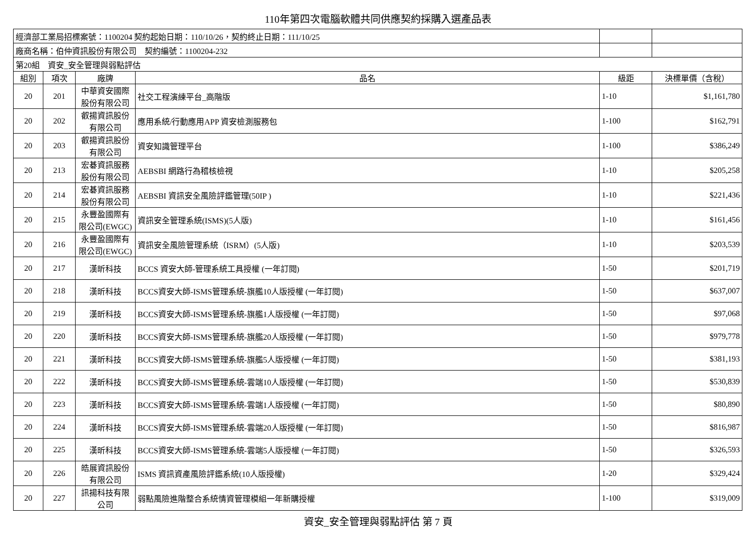110年第四次電腦軟體共同供應契約採購入選產品表
| 經濟部工業局招標案號：1100204 契約起始日期：110/10/26，契約終止日期：111/10/25 | | | | | |
| 廠商名稱：伯仲資訊股份有限公司 契約編號：1100204-232 | | | | | |
| 第20組 資安_安全管理與弱點評估 | | | | | |
| 組別 | 項次 | 廠牌 | 品名 | 級距 | 決標單價（含稅） |
| 20 | 201 | 中華資安國際股份有限公司 | 社交工程演練平台_高階版 | 1-10 | $1,161,780 |
| 20 | 202 | 叡揚資訊股份有限公司 | 應用系統/行動應用APP 資安檢測服務包 | 1-100 | $162,791 |
| 20 | 203 | 叡揚資訊股份有限公司 | 資安知識管理平台 | 1-100 | $386,249 |
| 20 | 213 | 宏碁資訊服務股份有限公司 | AEBSBI 網路行為稽核檢視 | 1-10 | $205,258 |
| 20 | 214 | 宏碁資訊服務股份有限公司 | AEBSBI 資訊安全風險評鑑管理(50IP ) | 1-10 | $221,436 |
| 20 | 215 | 永豐盈國際有限公司(EWGC) | 資訊安全管理系統(ISMS)(5人版) | 1-10 | $161,456 |
| 20 | 216 | 永豐盈國際有限公司(EWGC) | 資訊安全風險管理系統（ISRM）(5人版) | 1-10 | $203,539 |
| 20 | 217 | 漢昕科技 | BCCS 資安大師-管理系統工具授權 (一年訂閱) | 1-50 | $201,719 |
| 20 | 218 | 漢昕科技 | BCCS資安大師-ISMS管理系統-旗艦10人版授權 (一年訂閱) | 1-50 | $637,007 |
| 20 | 219 | 漢昕科技 | BCCS資安大師-ISMS管理系統-旗艦1人版授權 (一年訂閱) | 1-50 | $97,068 |
| 20 | 220 | 漢昕科技 | BCCS資安大師-ISMS管理系統-旗艦20人版授權 (一年訂閱) | 1-50 | $979,778 |
| 20 | 221 | 漢昕科技 | BCCS資安大師-ISMS管理系統-旗艦5人版授權 (一年訂閱) | 1-50 | $381,193 |
| 20 | 222 | 漢昕科技 | BCCS資安大師-ISMS管理系統-雲端10人版授權 (一年訂閱) | 1-50 | $530,839 |
| 20 | 223 | 漢昕科技 | BCCS資安大師-ISMS管理系統-雲端1人版授權 (一年訂閱) | 1-50 | $80,890 |
| 20 | 224 | 漢昕科技 | BCCS資安大師-ISMS管理系統-雲端20人版授權 (一年訂閱) | 1-50 | $816,987 |
| 20 | 225 | 漢昕科技 | BCCS資安大師-ISMS管理系統-雲端5人版授權 (一年訂閱) | 1-50 | $326,593 |
| 20 | 226 | 皓展資訊股份有限公司 | ISMS 資訊資產風險評鑑系統(10人版授權) | 1-20 | $329,424 |
| 20 | 227 | 訊揚科技有限公司 | 弱點風險進階整合系統情資管理模組一年新購授權 | 1-100 | $319,009 |
資安_安全管理與弱點評估 第 7 頁